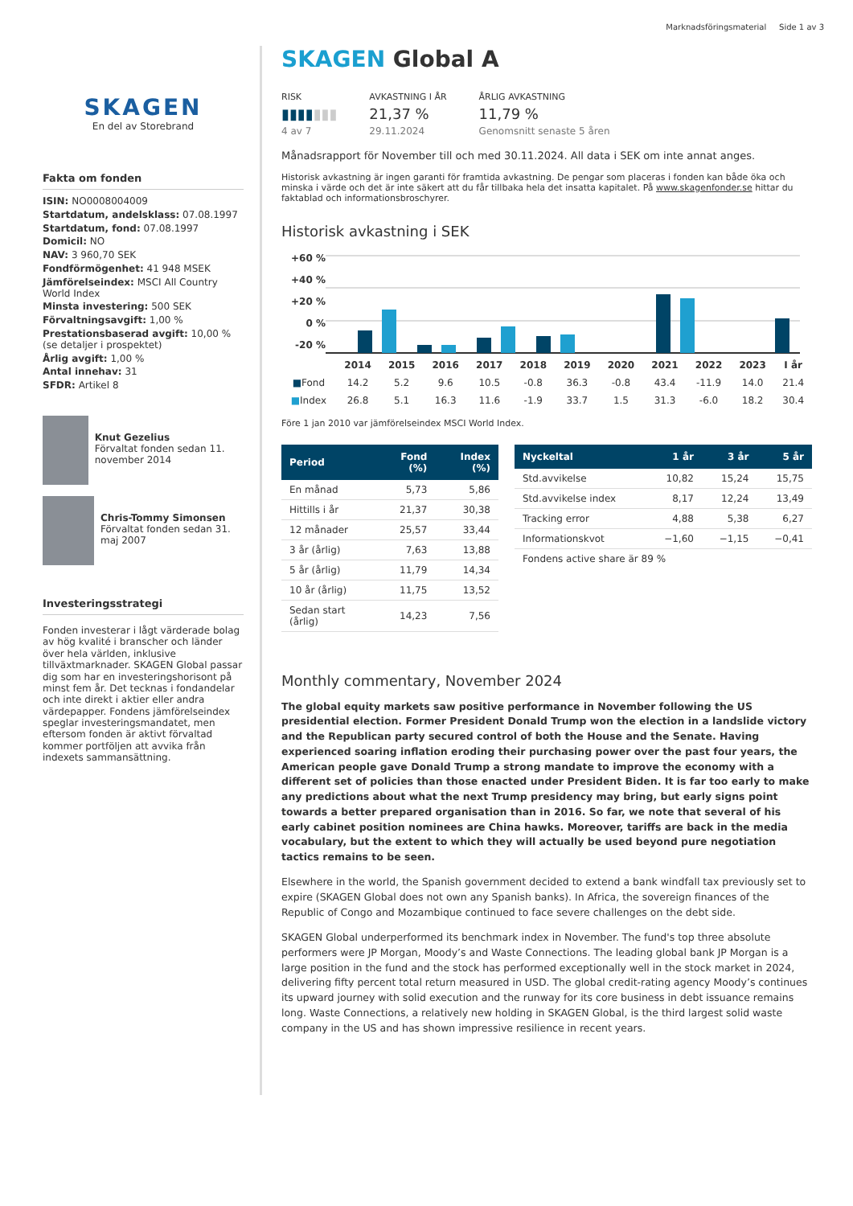Marknadsföringsmaterial Side 1 av 3
SKAGEN
En del av Storebrand
Fakta om fonden
ISIN: NO0008004009
Startdatum, andelsklass: 07.08.1997
Startdatum, fond: 07.08.1997
Domicil: NO
NAV: 3 960,70 SEK
Fondförmögenhet: 41 948 MSEK
Jämförelseindex: MSCI All Country World Index
Minsta investering: 500 SEK
Förvaltningsavgift: 1,00 %
Prestationsbaserad avgift: 10,00 % (se detaljer i prospektet)
Årlig avgift: 1,00 %
Antal innehav: 31
SFDR: Artikel 8
Knut Gezelius
Förvaltat fonden sedan 11. november 2014
Chris-Tommy Simonsen
Förvaltat fonden sedan 31. maj 2007
Investeringsstrategi
Fonden investerar i lågt värderade bolag av hög kvalité i branscher och länder över hela världen, inklusive tillväxtmarknader. SKAGEN Global passar dig som har en investeringshorisont på minst fem år. Det tecknas i fondandelar och inte direkt i aktier eller andra värdepapper. Fondens jämförelseindex speglar investeringsmandatet, men eftersom fonden är aktivt förvaltad kommer portföljen att avvika från indexets sammansättning.
SKAGEN Global A
RISK
▮▮▮▮▮▮▮
4 av 7
AVKASTNING I ÅR
21,37 %
29.11.2024
ÅRLIG AVKASTNING
11,79 %
Genomsnitt senaste 5 åren
Månadsrapport för November till och med 30.11.2024. All data i SEK om inte annat anges.
Historisk avkastning är ingen garanti för framtida avkastning. De pengar som placeras i fonden kan både öka och minska i värde och det är inte säkert att du får tillbaka hela det insatta kapitalet. På www.skagenfonder.se hittar du faktablad och informationsbroschyrer.
Historisk avkastning i SEK
+60 %
+40 %
+20 %
0 %
-20 %
| | 2014 | 2015 | 2016 | 2017 | 2018 | 2019 | 2020 | 2021 | 2022 | 2023 | I år |
| ■ Fond | 14.2 | 5.2 | 9.6 | 10.5 | -0.8 | 36.3 | -0.8 | 43.4 | -11.9 | 14.0 | 21.4 |
| ■ Index | 26.8 | 5.1 | 16.3 | 11.6 | -1.9 | 33.7 | 1.5 | 31.3 | -6.0 | 18.2 | 30.4 |
Före 1 jan 2010 var jämförelseindex MSCI World Index.
| Period | Fond (%) | Index (%) |
| --- | --- | --- |
| En månad | 5,73 | 5,86 |
| Hittills i år | 21,37 | 30,38 |
| 12 månader | 25,57 | 33,44 |
| 3 år (årlig) | 7,63 | 13,88 |
| 5 år (årlig) | 11,79 | 14,34 |
| 10 år (årlig) | 11,75 | 13,52 |
| Sedan start (årlig) | 14,23 | 7,56 |
| Nyckeltal | 1 år | 3 år | 5 år |
| --- | --- | --- | --- |
| Std.avvikelse | 10,82 | 15,24 | 15,75 |
| Std.avvikelse index | 8,17 | 12,24 | 13,49 |
| Tracking error | 4,88 | 5,38 | 6,27 |
| Informationskvot | −1,60 | −1,15 | −0,41 |
| Fondens active share är 89 % | | | |
Monthly commentary, November 2024
The global equity markets saw positive performance in November following the US presidential election. Former President Donald Trump won the election in a landslide victory and the Republican party secured control of both the House and the Senate. Having experienced soaring inflation eroding their purchasing power over the past four years, the American people gave Donald Trump a strong mandate to improve the economy with a different set of policies than those enacted under President Biden. It is far too early to make any predictions about what the next Trump presidency may bring, but early signs point towards a better prepared organisation than in 2016. So far, we note that several of his early cabinet position nominees are China hawks. Moreover, tariffs are back in the media vocabulary, but the extent to which they will actually be used beyond pure negotiation tactics remains to be seen.
Elsewhere in the world, the Spanish government decided to extend a bank windfall tax previously set to expire (SKAGEN Global does not own any Spanish banks). In Africa, the sovereign finances of the Republic of Congo and Mozambique continued to face severe challenges on the debt side.
SKAGEN Global underperformed its benchmark index in November. The fund's top three absolute performers were JP Morgan, Moody’s and Waste Connections. The leading global bank JP Morgan is a large position in the fund and the stock has performed exceptionally well in the stock market in 2024, delivering fifty percent total return measured in USD. The global credit-rating agency Moody’s continues its upward journey with solid execution and the runway for its core business in debt issuance remains long. Waste Connections, a relatively new holding in SKAGEN Global, is the third largest solid waste company in the US and has shown impressive resilience in recent years.